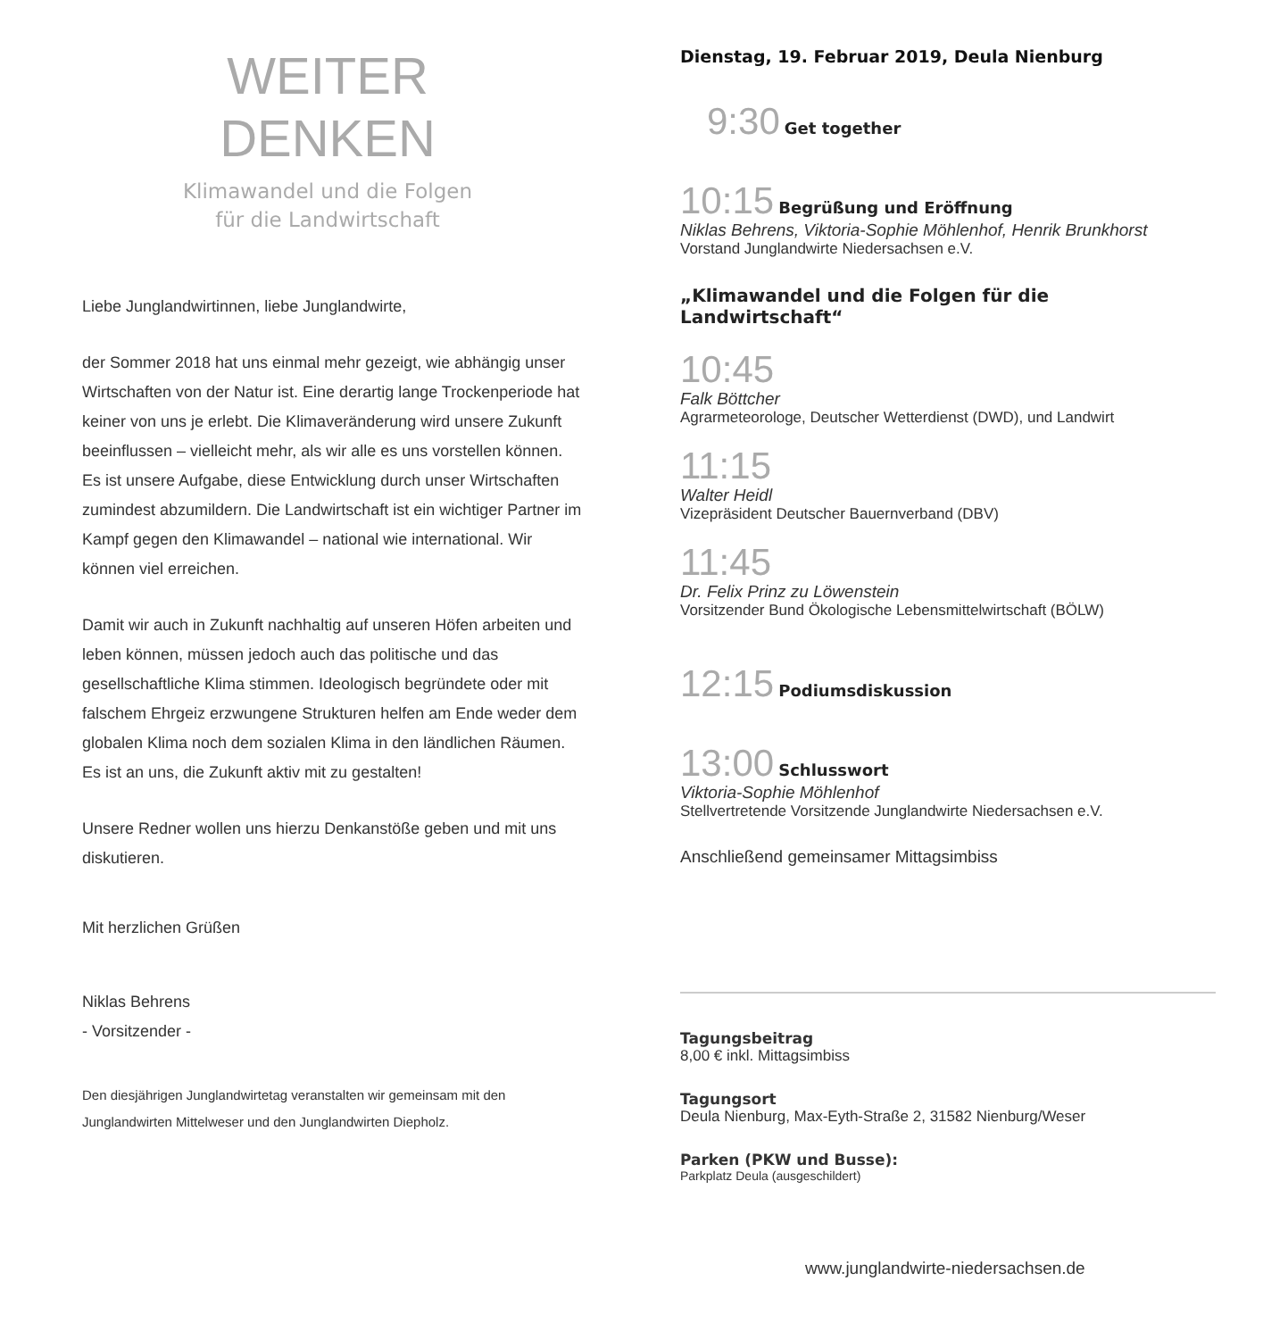WEITER
DENKEN
Klimawandel und die Folgen
für die Landwirtschaft
Liebe Junglandwirtinnen, liebe Junglandwirte,
der Sommer 2018 hat uns einmal mehr gezeigt, wie abhängig unser Wirtschaften von der Natur ist. Eine derartig lange Trockenperiode hat keiner von uns je erlebt. Die Klimaveränderung wird unsere Zukunft beeinflussen – vielleicht mehr, als wir alle es uns vorstellen können. Es ist unsere Aufgabe, diese Entwicklung durch unser Wirtschaften zumindest abzumildern. Die Landwirtschaft ist ein wichtiger Partner im Kampf gegen den Klimawandel – national wie international. Wir können viel erreichen.
Damit wir auch in Zukunft nachhaltig auf unseren Höfen arbeiten und leben können, müssen jedoch auch das politische und das gesellschaftliche Klima stimmen. Ideologisch begründete oder mit falschem Ehrgeiz erzwungene Strukturen helfen am Ende weder dem globalen Klima noch dem sozialen Klima in den ländlichen Räumen. Es ist an uns, die Zukunft aktiv mit zu gestalten!
Unsere Redner wollen uns hierzu Denkanstöße geben und mit uns diskutieren.
Mit herzlichen Grüßen
Niklas Behrens
- Vorsitzender -
Den diesjährigen Junglandwirtetag veranstalten wir gemeinsam mit den Junglandwirten Mittelweser und den Junglandwirten Diepholz.
Dienstag, 19. Februar 2019, Deula Nienburg
9:30 Get together
10:15 Begrüßung und Eröffnung
Niklas Behrens, Viktoria-Sophie Möhlenhof, Henrik Brunkhorst
Vorstand Junglandwirte Niedersachsen e.V.
„Klimawandel und die Folgen für die Landwirtschaft“
10:45
Falk Böttcher
Agrarmeteorologe, Deutscher Wetterdienst (DWD), und Landwirt
11:15
Walter Heidl
Vizepräsident Deutscher Bauernverband (DBV)
11:45
Dr. Felix Prinz zu Löwenstein
Vorsitzender Bund Ökologische Lebensmittelwirtschaft (BÖLW)
12:15 Podiumsdiskussion
13:00 Schlusswort
Viktoria-Sophie Möhlenhof
Stellvertretende Vorsitzende Junglandwirte Niedersachsen e.V.
Anschließend gemeinsamer Mittagsimbiss
Tagungsbeitrag
8,00 € inkl. Mittagsimbiss
Tagungsort
Deula Nienburg, Max-Eyth-Straße 2, 31582 Nienburg/Weser
Parken (PKW und Busse):
Parkplatz Deula (ausgeschildert)
www.junglandwirte-niedersachsen.de